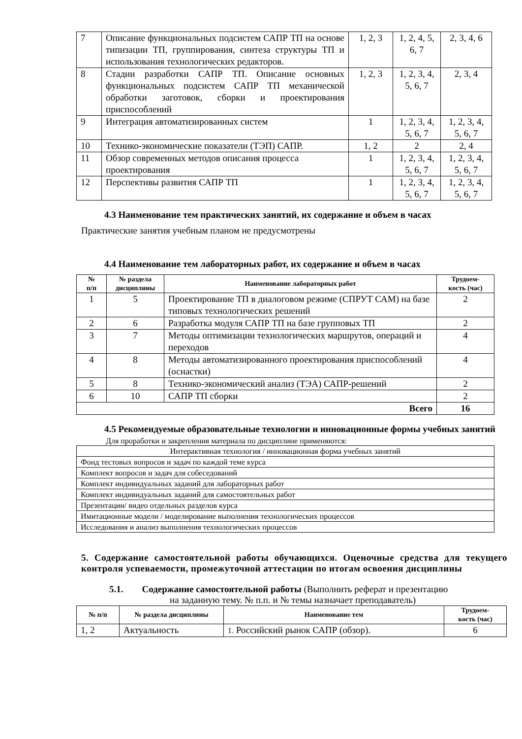| 7 | Описание функциональных подсистем САПР ТП на основе типизации ТП, группирования, синтеза структуры ТП и использования технологических редакторов. | 1, 2, 3 | 1, 2, 4, 5, 6, 7 | 2, 3, 4, 6 |
| 8 | Стадии разработки САПР ТП. Описание основных функциональных подсистем САПР ТП механической обработки заготовок, сборки и проектирования приспособлений | 1, 2, 3 | 1, 2, 3, 4, 5, 6, 7 | 2, 3, 4 |
| 9 | Интеграция автоматизированных систем | 1 | 1, 2, 3, 4, 5, 6, 7 | 1, 2, 3, 4, 5, 6, 7 |
| 10 | Технико-экономические показатели (ТЭП) САПР. | 1, 2 | 2 | 2, 4 |
| 11 | Обзор современных методов описания процесса проектирования | 1 | 1, 2, 3, 4, 5, 6, 7 | 1, 2, 3, 4, 5, 6, 7 |
| 12 | Перспективы развития САПР ТП | 1 | 1, 2, 3, 4, 5, 6, 7 | 1, 2, 3, 4, 5, 6, 7 |
4.3 Наименование тем практических занятий, их содержание и объем в часах
Практические занятия учебным планом не предусмотрены
4.4 Наименование тем лабораторных работ, их содержание и объем в часах
| № п/п | № раздела дисциплины | Наименование лабораторных работ | Трудоем- кость (час) |
| --- | --- | --- | --- |
| 1 | 5 | Проектирование ТП в диалоговом режиме (СПРУТ САМ) на базе типовых технологических решений | 2 |
| 2 | 6 | Разработка модуля САПР ТП на базе групповых ТП | 2 |
| 3 | 7 | Методы оптимизации технологических маршрутов, операций и переходов | 4 |
| 4 | 8 | Методы автоматизированного проектирования приспособлений (оснастки) | 4 |
| 5 | 8 | Технико-экономический анализ (ТЭА) САПР-решений | 2 |
| 6 | 10 | САПР ТП сборки | 2 |
| Всего | | | 16 |
4.5 Рекомендуемые образовательные технологии и инновационные формы учебных занятий
Для проработки и закрепления материала по дисциплине применяются:
| Интерактивная технология / инновационная форма учебных занятий |
| Фонд тестовых вопросов и задач по каждой теме курса |
| Комплект вопросов и задач для собеседований |
| Комплект индивидуальных заданий для лабораторных работ |
| Комплект индивидуальных заданий для самостоятельных работ |
| Презентации/ видео отдельных разделов курса |
| Имитационные модели / моделирование выполнения технологических процессов |
| Исследования и анализ выполнения технологических процессов |
5. Содержание самостоятельной работы обучающихся. Оценочные средства для текущего контроля успеваемости, промежуточной аттестации по итогам освоения дисциплины
5.1. Содержание самостоятельной работы (Выполнить реферат и презентацию
на заданную тему. № п.п. и № темы назначает преподаватель)
| № п/п | № раздела дисциплины | Наименование тем | Трудоем- кость (час) |
| --- | --- | --- | --- |
| 1, 2 | Актуальность | 1. Российский рынок САПР (обзор). | 6 |